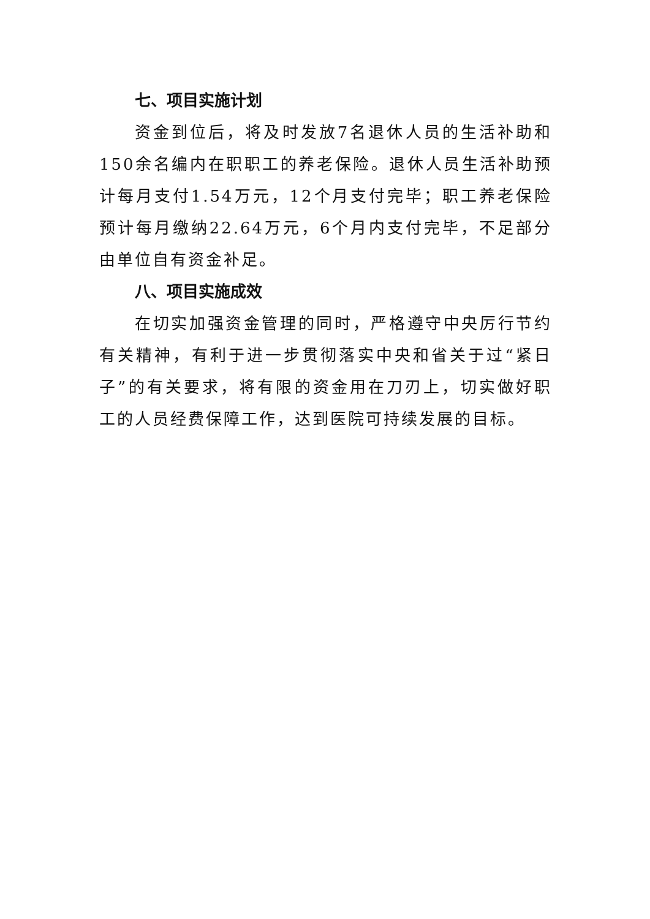七、项目实施计划
资金到位后，将及时发放7名退休人员的生活补助和150余名编内在职职工的养老保险。退休人员生活补助预计每月支付1.54万元，12个月支付完毕；职工养老保险预计每月缴纳22.64万元，6个月内支付完毕，不足部分由单位自有资金补足。
八、项目实施成效
在切实加强资金管理的同时，严格遵守中央厉行节约有关精神，有利于进一步贯彻落实中央和省关于过“紧日子”的有关要求，将有限的资金用在刀刃上，切实做好职工的人员经费保障工作，达到医院可持续发展的目标。